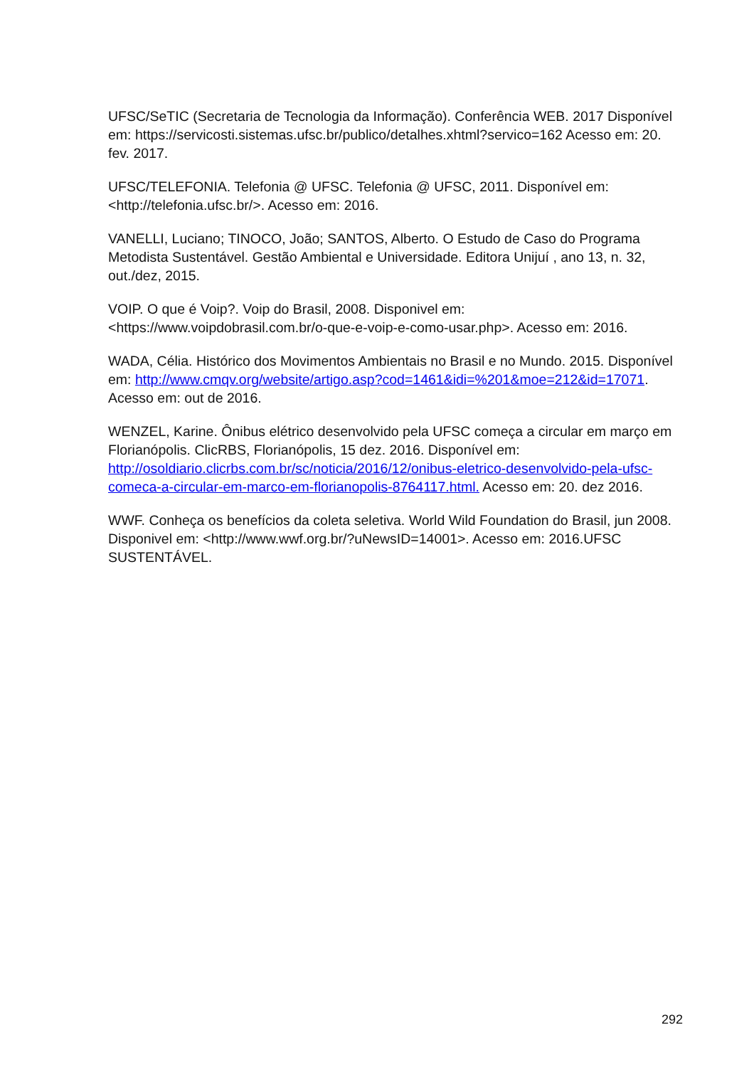UFSC/SeTIC (Secretaria de Tecnologia da Informação). Conferência WEB. 2017 Disponível em: https://servicosti.sistemas.ufsc.br/publico/detalhes.xhtml?servico=162 Acesso em: 20. fev. 2017.
UFSC/TELEFONIA. Telefonia @ UFSC. Telefonia @ UFSC, 2011. Disponível em: <http://telefonia.ufsc.br/>. Acesso em: 2016.
VANELLI, Luciano; TINOCO, João; SANTOS, Alberto. O Estudo de Caso do Programa Metodista Sustentável. Gestão Ambiental e Universidade. Editora Unijuí , ano 13, n. 32, out./dez, 2015.
VOIP. O que é Voip?. Voip do Brasil, 2008. Disponivel em: <https://www.voipdobrasil.com.br/o-que-e-voip-e-como-usar.php>. Acesso em: 2016.
WADA, Célia. Histórico dos Movimentos Ambientais no Brasil e no Mundo. 2015. Disponível em: http://www.cmqv.org/website/artigo.asp?cod=1461&idi=%201&moe=212&id=17071. Acesso em: out de 2016.
WENZEL, Karine. Ônibus elétrico desenvolvido pela UFSC começa a circular em março em Florianópolis. ClicRBS, Florianópolis, 15 dez. 2016. Disponível em: http://osoldiario.clicrbs.com.br/sc/noticia/2016/12/onibus-eletrico-desenvolvido-pela-ufsc-comeca-a-circular-em-marco-em-florianopolis-8764117.html. Acesso em: 20. dez 2016.
WWF. Conheça os benefícios da coleta seletiva. World Wild Foundation do Brasil, jun 2008. Disponivel em: <http://www.wwf.org.br/?uNewsID=14001>. Acesso em: 2016.UFSC SUSTENTÁVEL.
292